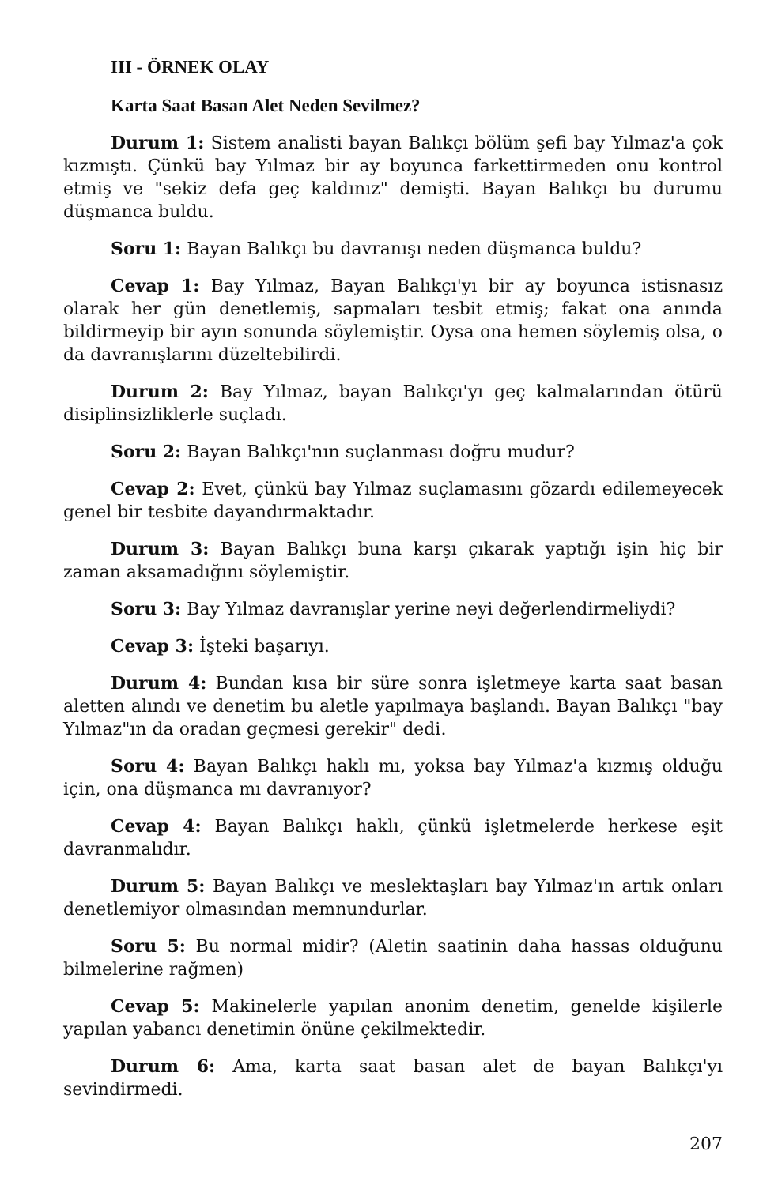III - ÖRNEK OLAY
Karta Saat Basan Alet Neden Sevilmez?
Durum 1: Sistem analisti bayan Balıkçı bölüm şefi bay Yılmaz'a çok kızmıştı. Çünkü bay Yılmaz bir ay boyunca farkettirmeden onu kontrol etmiş ve "sekiz defa geç kaldınız" demişti. Bayan Balıkçı bu durumu düşmanca buldu.
Soru 1: Bayan Balıkçı bu davranışı neden düşmanca buldu?
Cevap 1: Bay Yılmaz, Bayan Balıkçı'yı bir ay boyunca istisnasız olarak her gün denetlemiş, sapmaları tesbit etmiş; fakat ona anında bildirmeyip bir ayın sonunda söylemiştir. Oysa ona hemen söylemiş olsa, o da davranışlarını düzeltebilirdi.
Durum 2: Bay Yılmaz, bayan Balıkçı'yı geç kalmalarından ötürü disiplinsizliklerle suçladı.
Soru 2: Bayan Balıkçı'nın suçlanması doğru mudur?
Cevap 2: Evet, çünkü bay Yılmaz suçlamasını gözardı edilemeyecek genel bir tesbite dayandırmaktadır.
Durum 3: Bayan Balıkçı buna karşı çıkarak yaptığı işin hiç bir zaman aksamadığını söylemiştir.
Soru 3: Bay Yılmaz davranışlar yerine neyi değerlendirmeliydi?
Cevap 3: İşteki başarıyı.
Durum 4: Bundan kısa bir süre sonra işletmeye karta saat basan aletten alındı ve denetim bu aletle yapılmaya başlandı. Bayan Balıkçı "bay Yılmaz"ın da oradan geçmesi gerekir" dedi.
Soru 4: Bayan Balıkçı haklı mı, yoksa bay Yılmaz'a kızmış olduğu için, ona düşmanca mı davranıyor?
Cevap 4: Bayan Balıkçı haklı, çünkü işletmelerde herkese eşit davranmalıdır.
Durum 5: Bayan Balıkçı ve meslektaşları bay Yılmaz'ın artık onları denetlemiyor olmasından memnundurlar.
Soru 5: Bu normal midir? (Aletin saatinin daha hassas olduğunu bilmelerine rağmen)
Cevap 5: Makinelerle yapılan anonim denetim, genelde kişilerle yapılan yabancı denetimin önüne çekilmektedir.
Durum 6: Ama, karta saat basan alet de bayan Balıkçı'yı sevindirmedi.
207